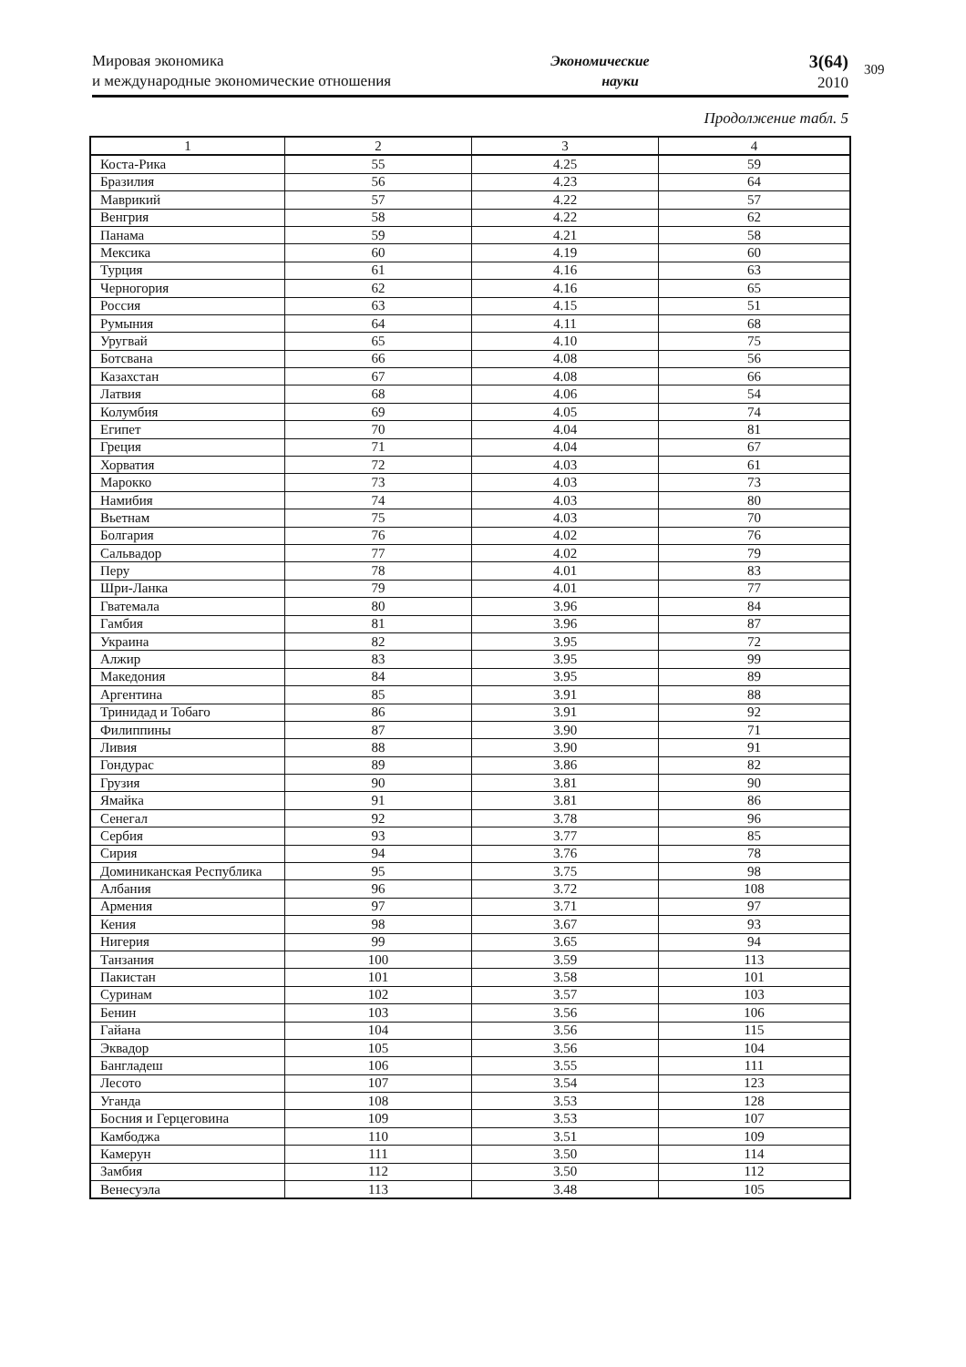Мировая экономика
и международные экономические отношения
Экономические
науки
3(64)
2010
309
Продолжение табл. 5
| 1 | 2 | 3 | 4 |
| --- | --- | --- | --- |
| Коста-Рика | 55 | 4.25 | 59 |
| Бразилия | 56 | 4.23 | 64 |
| Маврикий | 57 | 4.22 | 57 |
| Венгрия | 58 | 4.22 | 62 |
| Панама | 59 | 4.21 | 58 |
| Мексика | 60 | 4.19 | 60 |
| Турция | 61 | 4.16 | 63 |
| Черногория | 62 | 4.16 | 65 |
| Россия | 63 | 4.15 | 51 |
| Румыния | 64 | 4.11 | 68 |
| Уругвай | 65 | 4.10 | 75 |
| Ботсвана | 66 | 4.08 | 56 |
| Казахстан | 67 | 4.08 | 66 |
| Латвия | 68 | 4.06 | 54 |
| Колумбия | 69 | 4.05 | 74 |
| Египет | 70 | 4.04 | 81 |
| Греция | 71 | 4.04 | 67 |
| Хорватия | 72 | 4.03 | 61 |
| Марокко | 73 | 4.03 | 73 |
| Намибия | 74 | 4.03 | 80 |
| Вьетнам | 75 | 4.03 | 70 |
| Болгария | 76 | 4.02 | 76 |
| Сальвадор | 77 | 4.02 | 79 |
| Перу | 78 | 4.01 | 83 |
| Шри-Ланка | 79 | 4.01 | 77 |
| Гватемала | 80 | 3.96 | 84 |
| Гамбия | 81 | 3.96 | 87 |
| Украина | 82 | 3.95 | 72 |
| Алжир | 83 | 3.95 | 99 |
| Македония | 84 | 3.95 | 89 |
| Аргентина | 85 | 3.91 | 88 |
| Тринидад и Тобаго | 86 | 3.91 | 92 |
| Филиппины | 87 | 3.90 | 71 |
| Ливия | 88 | 3.90 | 91 |
| Гондурас | 89 | 3.86 | 82 |
| Грузия | 90 | 3.81 | 90 |
| Ямайка | 91 | 3.81 | 86 |
| Сенегал | 92 | 3.78 | 96 |
| Сербия | 93 | 3.77 | 85 |
| Сирия | 94 | 3.76 | 78 |
| Доминиканская Республика | 95 | 3.75 | 98 |
| Албания | 96 | 3.72 | 108 |
| Армения | 97 | 3.71 | 97 |
| Кения | 98 | 3.67 | 93 |
| Нигерия | 99 | 3.65 | 94 |
| Танзания | 100 | 3.59 | 113 |
| Пакистан | 101 | 3.58 | 101 |
| Суринам | 102 | 3.57 | 103 |
| Бенин | 103 | 3.56 | 106 |
| Гайана | 104 | 3.56 | 115 |
| Эквадор | 105 | 3.56 | 104 |
| Бангладеш | 106 | 3.55 | 111 |
| Лесото | 107 | 3.54 | 123 |
| Уганда | 108 | 3.53 | 128 |
| Босния и Герцеговина | 109 | 3.53 | 107 |
| Камбоджа | 110 | 3.51 | 109 |
| Камерун | 111 | 3.50 | 114 |
| Замбия | 112 | 3.50 | 112 |
| Венесуэла | 113 | 3.48 | 105 |